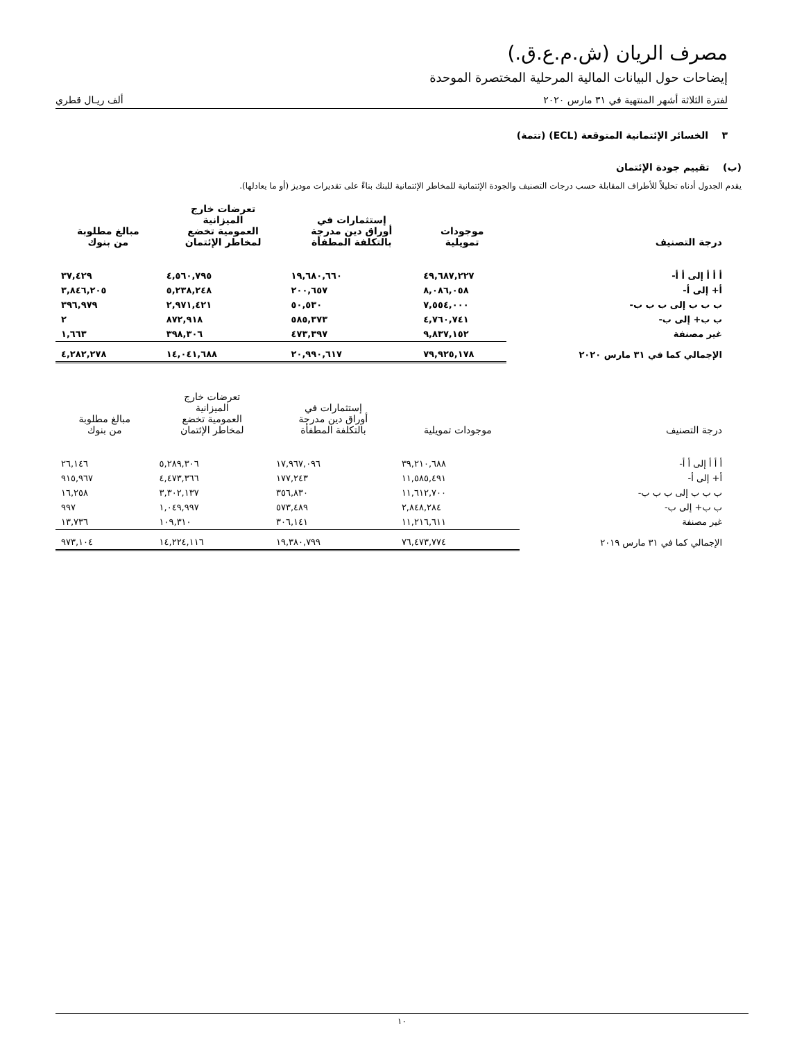مصرف الريان (ش.م.ع.ق.)
إيضاحات حول البيانات المالية المرحلية المختصرة الموحدة
لفترة الثلاثة أشهر المنتهية في ٣١ مارس ٢٠٢٠ ألف ريـال قطري
٣ الخسائر الإئتمانية المتوقعة (ECL) (تتمة)
(ب) تقييم جودة الإئتمان
يقدم الجدول أدناه تحليلاً للأطراف المقابلة حسب درجات التصنيف والجودة الإئتمانية للمخاطر الإئتمانية للبنك بناءً على تقديرات موديز (أو ما يعادلها).
| درجة التصنيف | موجودات تمويلية | إستثمارات في أوراق دين مدرجة بالتكلفة المطفأة | تعرضات خارج الميزانية العمومية تخضع لمخاطر الإئتمان | مبالغ مطلوبة من بنوك |
| --- | --- | --- | --- | --- |
| أ أ أ إلى أ أ- | ٤٩,٦٨٧,٢٢٧ | ١٩,٦٨٠,٦٦٠ | ٤,٥٦٠,٧٩٥ | ٣٧,٤٢٩ |
| أ+ إلى أ- | ٨,٠٨٦,٠٥٨ | ٢٠٠,٦٥٧ | ٥,٢٣٨,٢٤٨ | ٣,٨٤٦,٢٠٥ |
| ب ب ب إلى ب ب ب- | ٧,٥٥٤,٠٠٠ | ٥٠,٥٣٠ | ٢,٩٧١,٤٢١ | ٣٩٦,٩٧٩ |
| ب ب+ إلى ب- | ٤,٧٦٠,٧٤١ | ٥٨٥,٣٧٣ | ٨٧٢,٩١٨ | ٢ |
| غير مصنفة | ٩,٨٣٧,١٥٢ | ٤٧٣,٣٩٧ | ٣٩٨,٣٠٦ | ١,٦٦٣ |
| الإجمالي كما في ٣١ مارس ٢٠٢٠ | ٧٩,٩٢٥,١٧٨ | ٢٠,٩٩٠,٦١٧ | ١٤,٠٤١,٦٨٨ | ٤,٢٨٢,٢٧٨ |
| درجة التصنيف | موجودات تمويلية | إستثمارات في أوراق دين مدرجة بالتكلفة المطفأة | تعرضات خارج الميزانية العمومية تخضع لمخاطر الإئتمان | مبالغ مطلوبة من بنوك |
| --- | --- | --- | --- | --- |
| أ أ أ إلى أ أ- | ٣٩,٢١٠,٦٨٨ | ١٧,٩٦٧,٠٩٦ | ٥,٢٨٩,٣٠٦ | ٢٦,١٤٦ |
| أ+ إلى أ- | ١١,٥٨٥,٤٩١ | ١٧٧,٢٤٣ | ٤,٤٧٣,٣٦٦ | ٩١٥,٩٦٧ |
| ب ب ب إلى ب ب ب- | ١١,٦١٢,٧٠٠ | ٣٥٦,٨٣٠ | ٣,٣٠٢,١٣٧ | ١٦,٢٥٨ |
| ب ب+ إلى ب- | ٢,٨٤٨,٢٨٤ | ٥٧٣,٤٨٩ | ١,٠٤٩,٩٩٧ | ٩٩٧ |
| غير مصنفة | ١١,٢١٦,٦١١ | ٣٠٦,١٤١ | ١٠٩,٣١٠ | ١٣,٧٣٦ |
| الإجمالي كما في ٣١ مارس ٢٠١٩ | ٧٦,٤٧٣,٧٧٤ | ١٩,٣٨٠,٧٩٩ | ١٤,٢٢٤,١١٦ | ٩٧٣,١٠٤ |
١٠